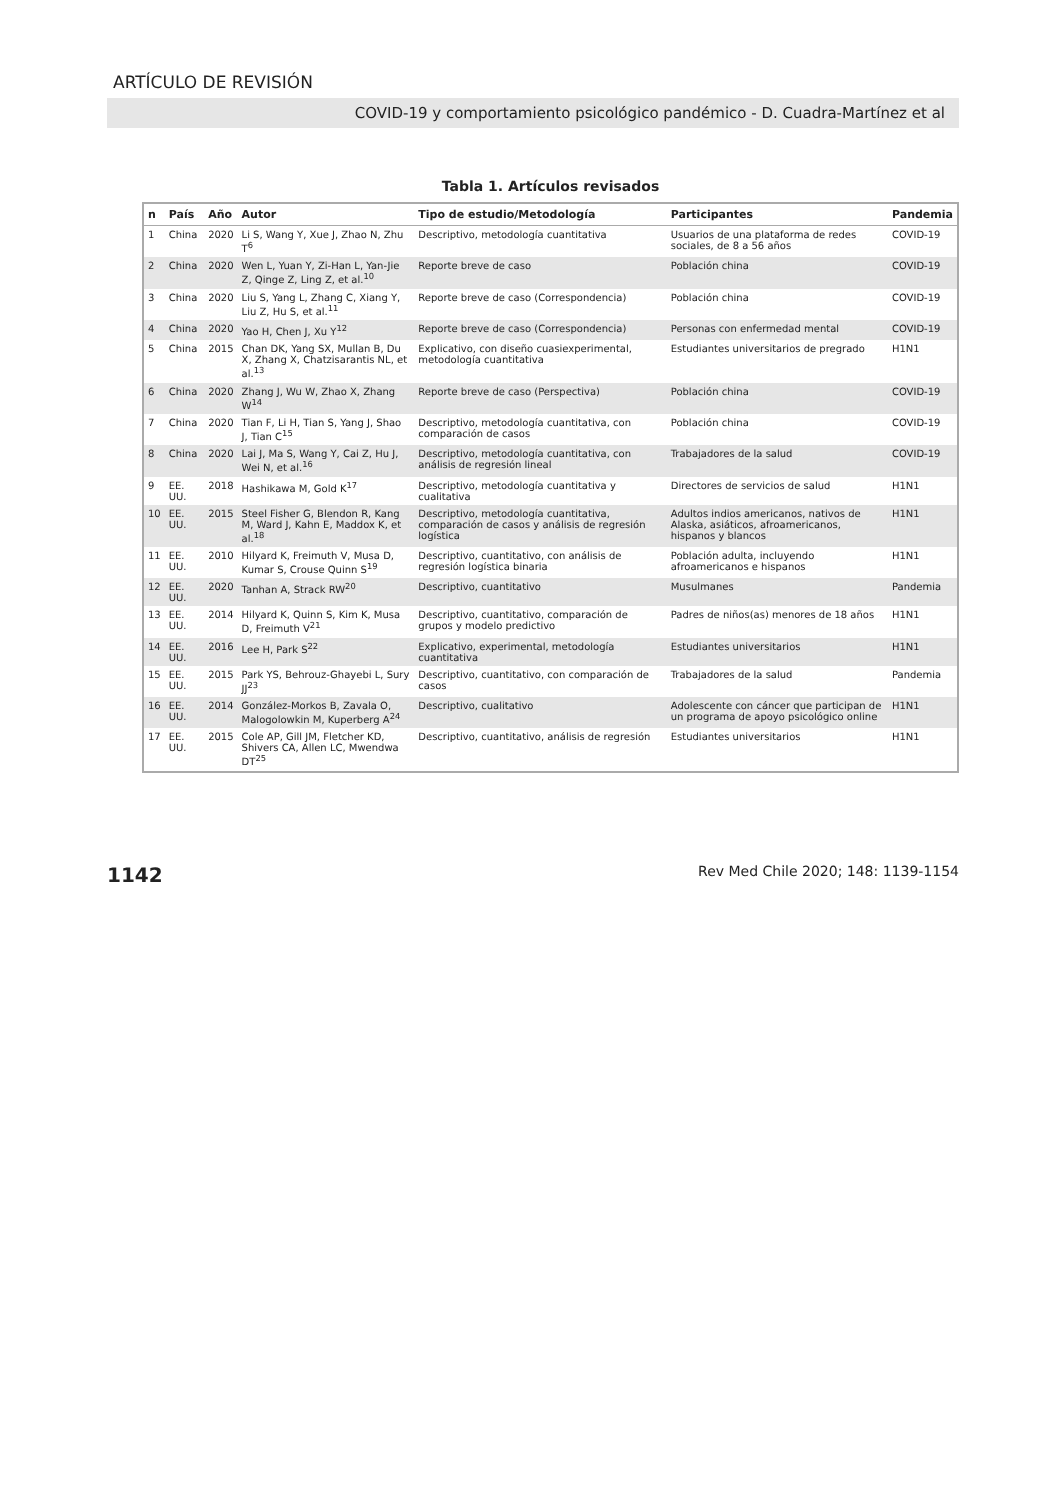ARTÍCULO DE REVISIÓN
COVID-19 y comportamiento psicológico pandémico - D. Cuadra-Martínez et al
Tabla 1. Artículos revisados
| n | País | Año | Autor | Tipo de estudio/Metodología | Participantes | Pandemia |
| --- | --- | --- | --- | --- | --- | --- |
| 1 | China | 2020 | Li S, Wang Y, Xue J, Zhao N, Zhu T<sup>6</sup> | Descriptivo, metodología cuantitativa | Usuarios de una plataforma de redes sociales, de 8 a 56 años | COVID-19 |
| 2 | China | 2020 | Wen L, Yuan Y, Zi-Han L, Yan-Jie Z, Qinge Z, Ling Z, et al.<sup>10</sup> | Reporte breve de caso | Población china | COVID-19 |
| 3 | China | 2020 | Liu S, Yang L, Zhang C, Xiang Y, Liu Z, Hu S, et al.<sup>11</sup> | Reporte breve de caso (Correspondencia) | Población china | COVID-19 |
| 4 | China | 2020 | Yao H, Chen J, Xu Y<sup>12</sup> | Reporte breve de caso (Correspondencia) | Personas con enfermedad mental | COVID-19 |
| 5 | China | 2015 | Chan DK, Yang SX, Mullan B, Du X, Zhang X, Chatzisarantis NL, et al.<sup>13</sup> | Explicativo, con diseño cuasiexperimental, metodología cuantitativa | Estudiantes universitarios de pregrado | H1N1 |
| 6 | China | 2020 | Zhang J, Wu W, Zhao X, Zhang W<sup>14</sup> | Reporte breve de caso (Perspectiva) | Población china | COVID-19 |
| 7 | China | 2020 | Tian F, Li H, Tian S, Yang J, Shao J, Tian C<sup>15</sup> | Descriptivo, metodología cuantitativa, con comparación de casos | Población china | COVID-19 |
| 8 | China | 2020 | Lai J, Ma S, Wang Y, Cai Z, Hu J, Wei N, et al.<sup>16</sup> | Descriptivo, metodología cuantitativa, con análisis de regresión lineal | Trabajadores de la salud | COVID-19 |
| 9 | EE. UU. | 2018 | Hashikawa M, Gold K<sup>17</sup> | Descriptivo, metodología cuantitativa y cualitativa | Directores de servicios de salud | H1N1 |
| 10 | EE. UU. | 2015 | Steel Fisher G, Blendon R, Kang M, Ward J, Kahn E, Maddox K, et al.<sup>18</sup> | Descriptivo, metodología cuantitativa, comparación de casos y análisis de regresión logística | Adultos indios americanos, nativos de Alaska, asiáticos, afroamericanos, hispanos y blancos | H1N1 |
| 11 | EE. UU. | 2010 | Hilyard K, Freimuth V, Musa D, Kumar S, Crouse Quinn S<sup>19</sup> | Descriptivo, cuantitativo, con análisis de regresión logística binaria | Población adulta, incluyendo afroamericanos e hispanos | H1N1 |
| 12 | EE. UU. | 2020 | Tanhan A, Strack RW<sup>20</sup> | Descriptivo, cuantitativo | Musulmanes | Pandemia |
| 13 | EE. UU. | 2014 | Hilyard K, Quinn S, Kim K, Musa D, Freimuth V<sup>21</sup> | Descriptivo, cuantitativo, comparación de grupos y modelo predictivo | Padres de niños(as) menores de 18 años | H1N1 |
| 14 | EE. UU. | 2016 | Lee H, Park S<sup>22</sup> | Explicativo, experimental, metodología cuantitativa | Estudiantes universitarios | H1N1 |
| 15 | EE. UU. | 2015 | Park YS, Behrouz-Ghayebi L, Sury JJ<sup>23</sup> | Descriptivo, cuantitativo, con comparación de casos | Trabajadores de la salud | Pandemia |
| 16 | EE. UU. | 2014 | González-Morkos B, Zavala O, Malogolowkin M, Kuperberg A<sup>24</sup> | Descriptivo, cualitativo | Adolescente con cáncer que participan de un programa de apoyo psicológico online | H1N1 |
| 17 | EE. UU. | 2015 | Cole AP, Gill JM, Fletcher KD, Shivers CA, Allen LC, Mwendwa DT<sup>25</sup> | Descriptivo, cuantitativo, análisis de regresión | Estudiantes universitarios | H1N1 |
1142 Rev Med Chile 2020; 148: 1139-1154